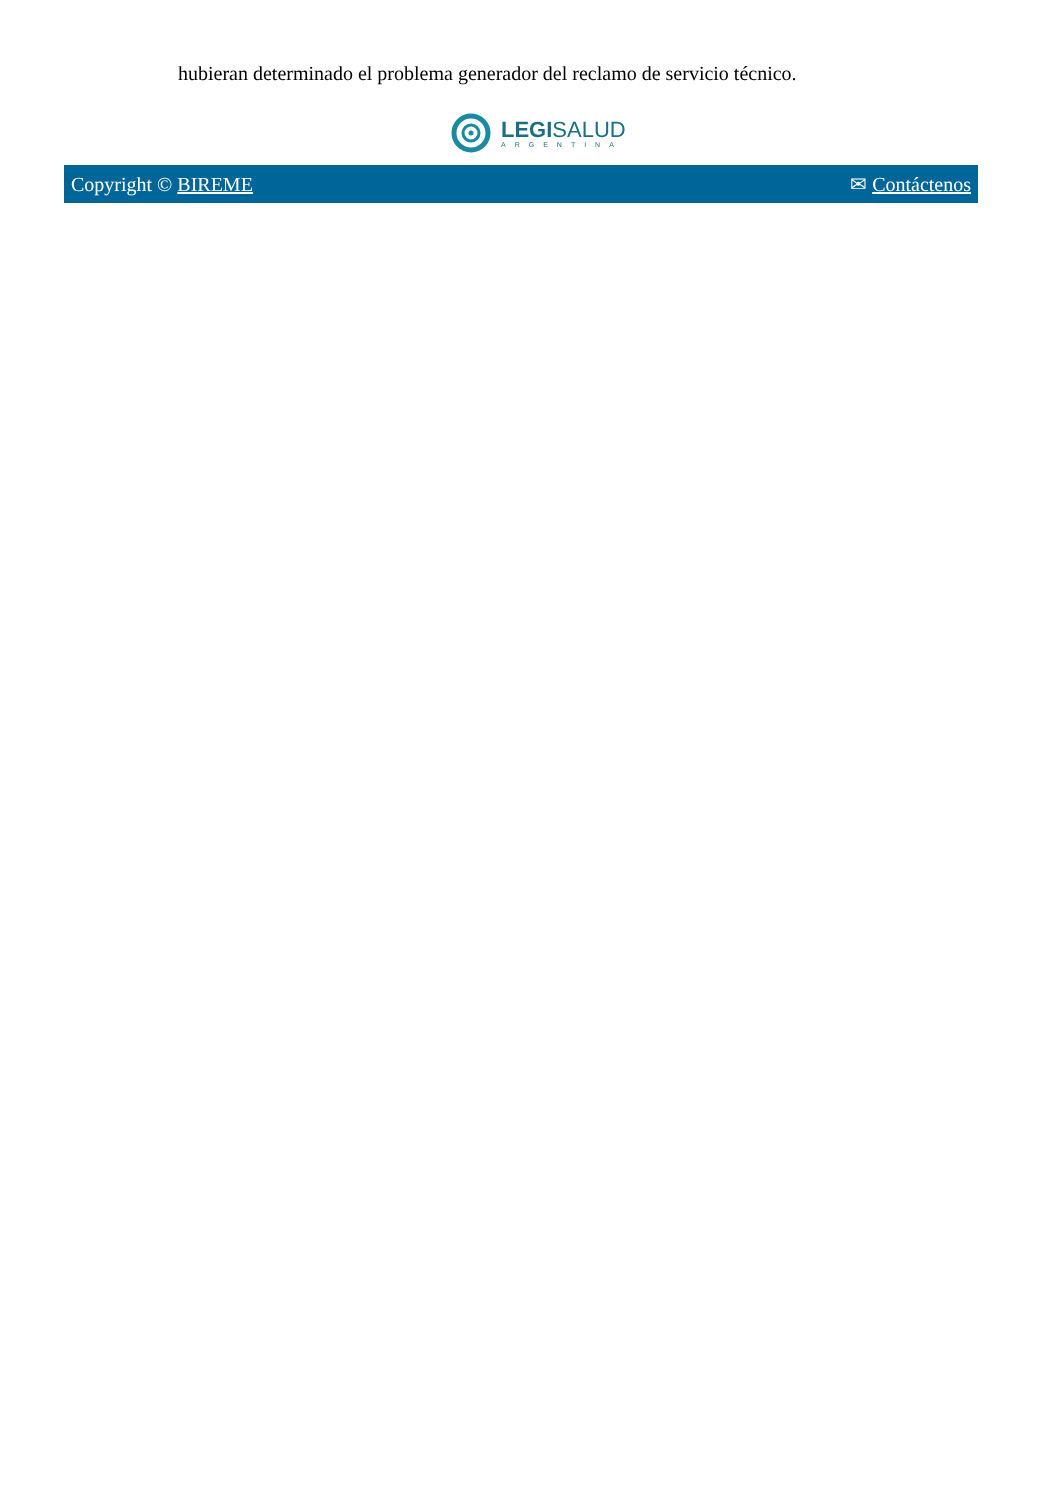hubieran determinado el problema generador del reclamo de servicio técnico.
LEGISALUD
ARGENTINA
Copyright © BIREME ✉ Contáctenos